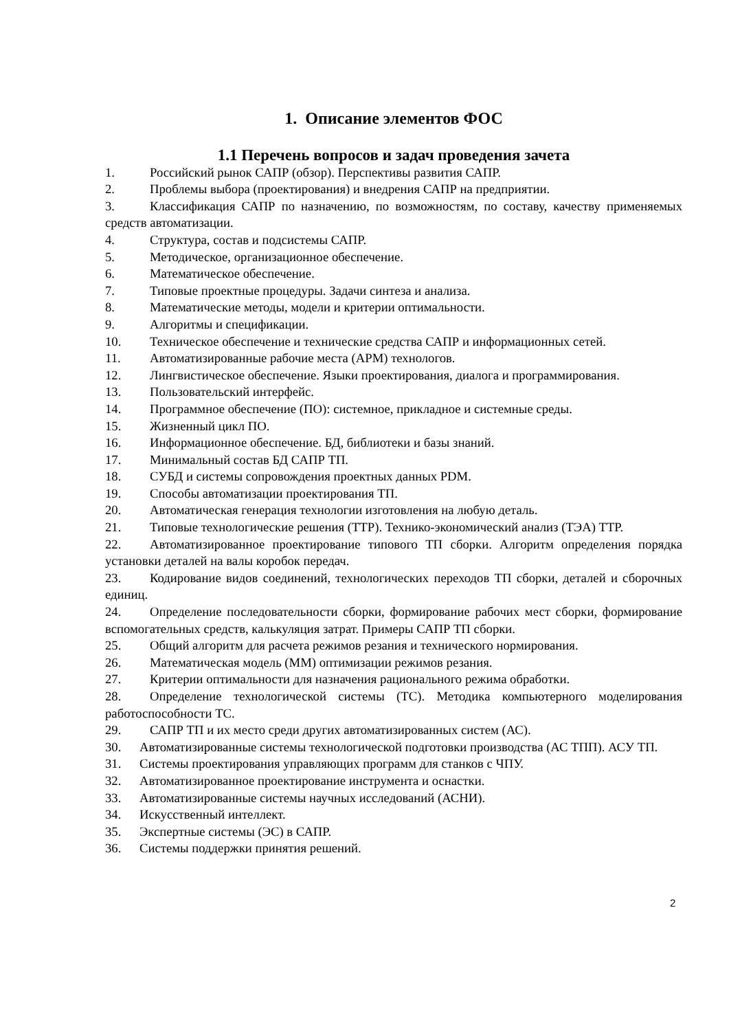1. Описание элементов ФОС
1.1 Перечень вопросов и задач проведения зачета
1. Российский рынок САПР (обзор). Перспективы развития САПР.
2. Проблемы выбора (проектирования) и внедрения САПР на предприятии.
3. Классификация САПР по назначению, по возможностям, по составу, качеству применяемых средств автоматизации.
4. Структура, состав и подсистемы САПР.
5. Методическое, организационное обеспечение.
6. Математическое обеспечение.
7. Типовые проектные процедуры. Задачи синтеза и анализа.
8. Математические методы, модели и критерии оптимальности.
9. Алгоритмы и спецификации.
10. Техническое обеспечение и технические средства САПР и информационных сетей.
11. Автоматизированные рабочие места (АРМ) технологов.
12. Лингвистическое обеспечение. Языки проектирования, диалога и программирования.
13. Пользовательский интерфейс.
14. Программное обеспечение (ПО): системное, прикладное и системные среды.
15. Жизненный цикл ПО.
16. Информационное обеспечение. БД, библиотеки и базы знаний.
17. Минимальный состав БД САПР ТП.
18. СУБД и системы сопровождения проектных данных PDM.
19. Способы автоматизации проектирования ТП.
20. Автоматическая генерация технологии изготовления на любую деталь.
21. Типовые технологические решения (ТТР). Технико-экономический анализ (ТЭА) ТТР.
22. Автоматизированное проектирование типового ТП сборки. Алгоритм определения порядка установки деталей на валы коробок передач.
23. Кодирование видов соединений, технологических переходов ТП сборки, деталей и сборочных единиц.
24. Определение последовательности сборки, формирование рабочих мест сборки, формирование вспомогательных средств, калькуляция затрат. Примеры САПР ТП сборки.
25. Общий алгоритм для расчета режимов резания и технического нормирования.
26. Математическая модель (ММ) оптимизации режимов резания.
27. Критерии оптимальности для назначения рационального режима обработки.
28. Определение технологической системы (ТС). Методика компьютерного моделирования работоспособности ТС.
29. САПР ТП и их место среди других автоматизированных систем (АС).
30. Автоматизированные системы технологической подготовки производства (АС ТПП). АСУ ТП.
31. Системы проектирования управляющих программ для станков с ЧПУ.
32. Автоматизированное проектирование инструмента и оснастки.
33. Автоматизированные системы научных исследований (АСНИ).
34. Искусственный интеллект.
35. Экспертные системы (ЭС) в САПР.
36. Системы поддержки принятия решений.
2